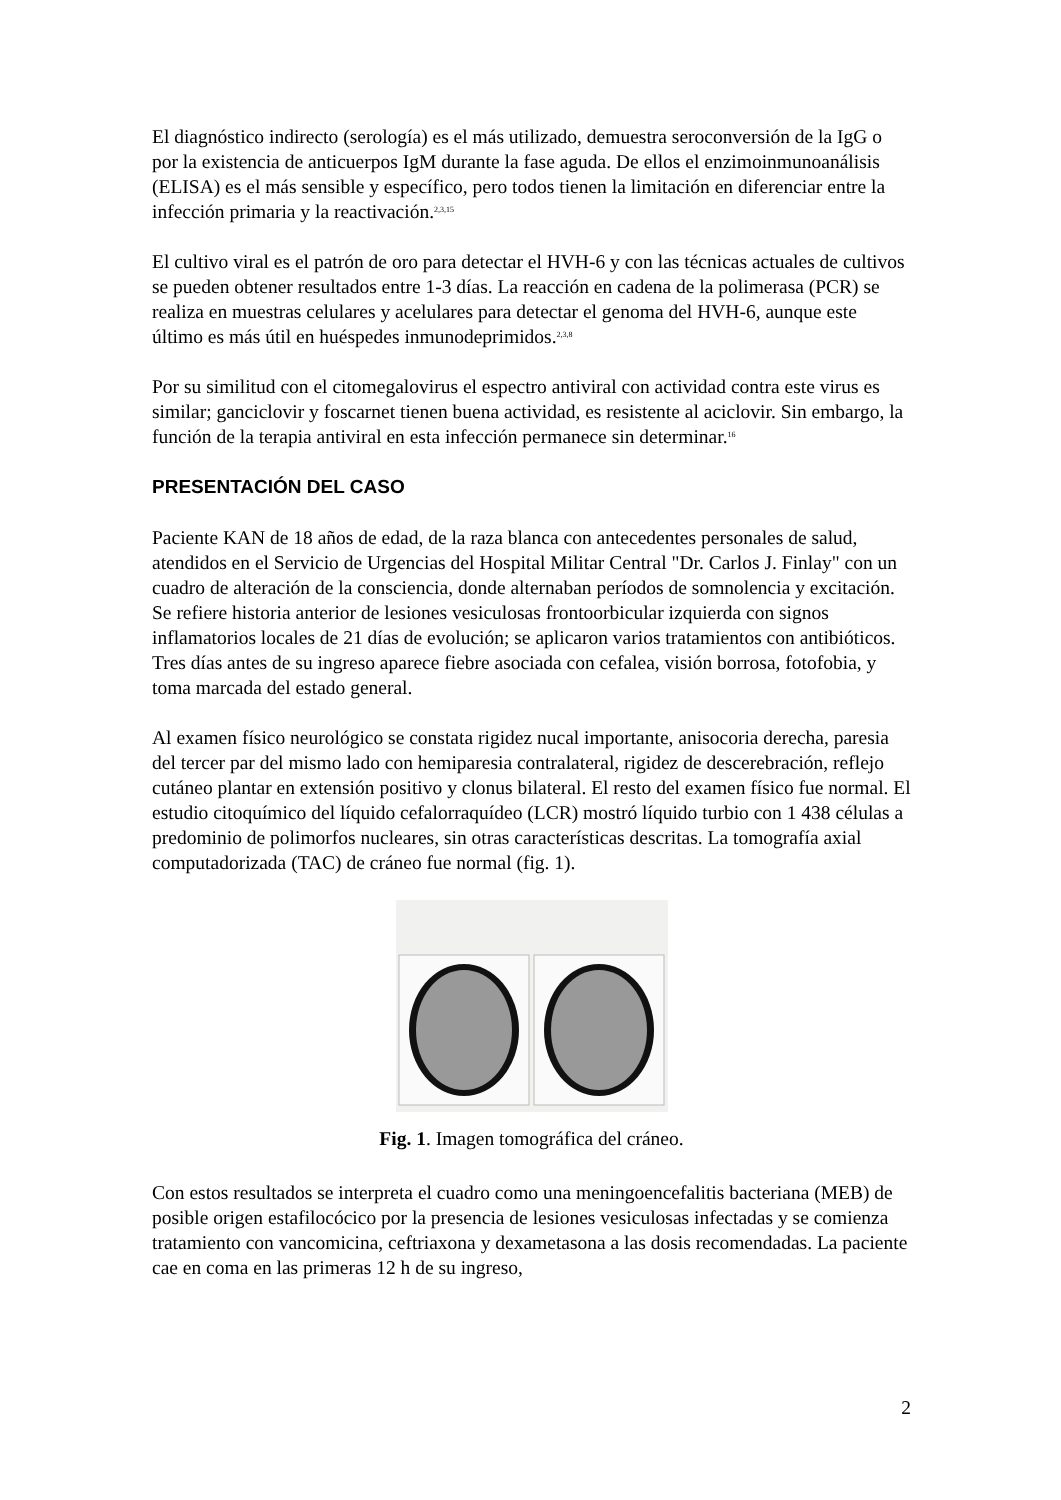El diagnóstico indirecto (serología) es el más utilizado, demuestra seroconversión de la IgG o por la existencia de anticuerpos IgM durante la fase aguda. De ellos el enzimoinmunoanálisis (ELISA) es el más sensible y específico, pero todos tienen la limitación en diferenciar entre la infección primaria y la reactivación.<sup>2,3,15</sup>
El cultivo viral es el patrón de oro para detectar el HVH-6 y con las técnicas actuales de cultivos se pueden obtener resultados entre 1-3 días. La reacción en cadena de la polimerasa (PCR) se realiza en muestras celulares y acelulares para detectar el genoma del HVH-6, aunque este último es más útil en huéspedes inmunodeprimidos.<sup>2,3,8</sup>
Por su similitud con el citomegalovirus el espectro antiviral con actividad contra este virus es similar; ganciclovir y foscarnet tienen buena actividad, es resistente al aciclovir. Sin embargo, la función de la terapia antiviral en esta infección permanece sin determinar.<sup>16</sup>
PRESENTACIÓN DEL CASO
Paciente KAN de 18 años de edad, de la raza blanca con antecedentes personales de salud, atendidos en el Servicio de Urgencias del Hospital Militar Central "Dr. Carlos J. Finlay" con un cuadro de alteración de la consciencia, donde alternaban períodos de somnolencia y excitación. Se refiere historia anterior de lesiones vesiculosas frontoorbicular izquierda con signos inflamatorios locales de 21 días de evolución; se aplicaron varios tratamientos con antibióticos. Tres días antes de su ingreso aparece fiebre asociada con cefalea, visión borrosa, fotofobia, y toma marcada del estado general.
Al examen físico neurológico se constata rigidez nucal importante, anisocoria derecha, paresia del tercer par del mismo lado con hemiparesia contralateral, rigidez de descerebración, reflejo cutáneo plantar en extensión positivo y clonus bilateral. El resto del examen físico fue normal. El estudio citoquímico del líquido cefalorraquídeo (LCR) mostró líquido turbio con 1 438 células a predominio de polimorfos nucleares, sin otras características descritas. La tomografía axial computadorizada (TAC) de cráneo fue normal (fig. 1).
Fig. 1. Imagen tomográfica del cráneo.
Con estos resultados se interpreta el cuadro como una meningoencefalitis bacteriana (MEB) de posible origen estafilocócico por la presencia de lesiones vesiculosas infectadas y se comienza tratamiento con vancomicina, ceftriaxona y dexametasona a las dosis recomendadas. La paciente cae en coma en las primeras 12 h de su ingreso,
2